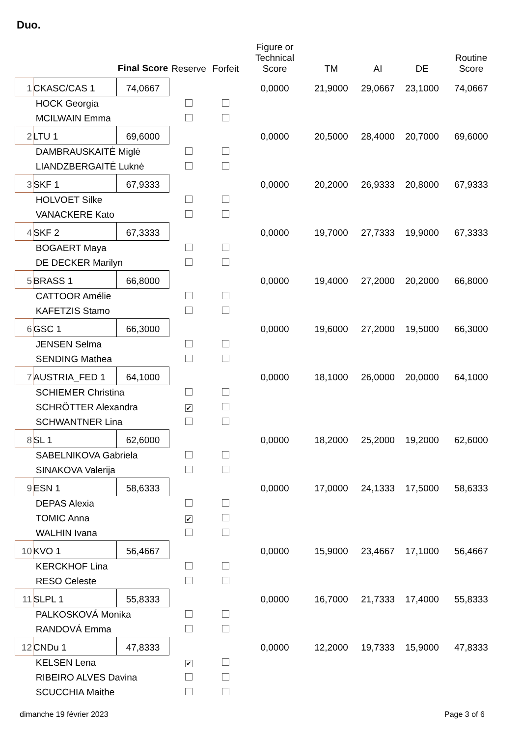Duo.
| | | Final Score | Reserve | Forfeit | Figure or Technical Score | TM | AI | DE | Routine Score |
| --- | --- | --- | --- | --- | --- | --- | --- | --- | --- |
| 1 | CKASC/CAS 1 | 74,0667 | | | 0,0000 | 21,9000 | 29,0667 | 23,1000 | 74,0667 |
| | HOCK Georgia | | | | | | | | |
| | MCILWAIN Emma | | | | | | | | |
| 2 | LTU 1 | 69,6000 | | | 0,0000 | 20,5000 | 28,4000 | 20,7000 | 69,6000 |
| | DAMBRAUSKAITĖ Miglė | | | | | | | | |
| | LIANDZBERGAITĖ Luknė | | | | | | | | |
| 3 | SKF 1 | 67,9333 | | | 0,0000 | 20,2000 | 26,9333 | 20,8000 | 67,9333 |
| | HOLVOET Silke | | | | | | | | |
| | VANACKERE Kato | | | | | | | | |
| 4 | SKF 2 | 67,3333 | | | 0,0000 | 19,7000 | 27,7333 | 19,9000 | 67,3333 |
| | BOGAERT Maya | | | | | | | | |
| | DE DECKER Marilyn | | | | | | | | |
| 5 | BRASS 1 | 66,8000 | | | 0,0000 | 19,4000 | 27,2000 | 20,2000 | 66,8000 |
| | CATTOOR Amélie | | | | | | | | |
| | KAFETZIS Stamo | | | | | | | | |
| 6 | GSC 1 | 66,3000 | | | 0,0000 | 19,6000 | 27,2000 | 19,5000 | 66,3000 |
| | JENSEN Selma | | | | | | | | |
| | SENDING Mathea | | | | | | | | |
| 7 | AUSTRIA_FED 1 | 64,1000 | | | 0,0000 | 18,1000 | 26,0000 | 20,0000 | 64,1000 |
| | SCHIEMER Christina | | | | | | | | |
| | SCHRÖTTER Alexandra | | ✔ | | | | | | |
| | SCHWANTNER Lina | | | | | | | | |
| 8 | SL 1 | 62,6000 | | | 0,0000 | 18,2000 | 25,2000 | 19,2000 | 62,6000 |
| | SABELNIKOVA Gabriela | | | | | | | | |
| | SINAKOVA Valerija | | | | | | | | |
| 9 | ESN 1 | 58,6333 | | | 0,0000 | 17,0000 | 24,1333 | 17,5000 | 58,6333 |
| | DEPAS Alexia | | | | | | | | |
| | TOMIC Anna | | ✔ | | | | | | |
| | WALHIN Ivana | | | | | | | | |
| 10 | KVO 1 | 56,4667 | | | 0,0000 | 15,9000 | 23,4667 | 17,1000 | 56,4667 |
| | KERCKHOF Lina | | | | | | | | |
| | RESO Celeste | | | | | | | | |
| 11 | SLPL 1 | 55,8333 | | | 0,0000 | 16,7000 | 21,7333 | 17,4000 | 55,8333 |
| | PALKOSKOVÁ Monika | | | | | | | | |
| | RANDOVÁ Emma | | | | | | | | |
| 12 | CNDu 1 | 47,8333 | | | 0,0000 | 12,2000 | 19,7333 | 15,9000 | 47,8333 |
| | KELSEN Lena | | ✔ | | | | | | |
| | RIBEIRO ALVES Davina | | | | | | | | |
| | SCUCCHIA Maithe | | | | | | | | |
dimanche 19 février 2023 Page 3 of 6